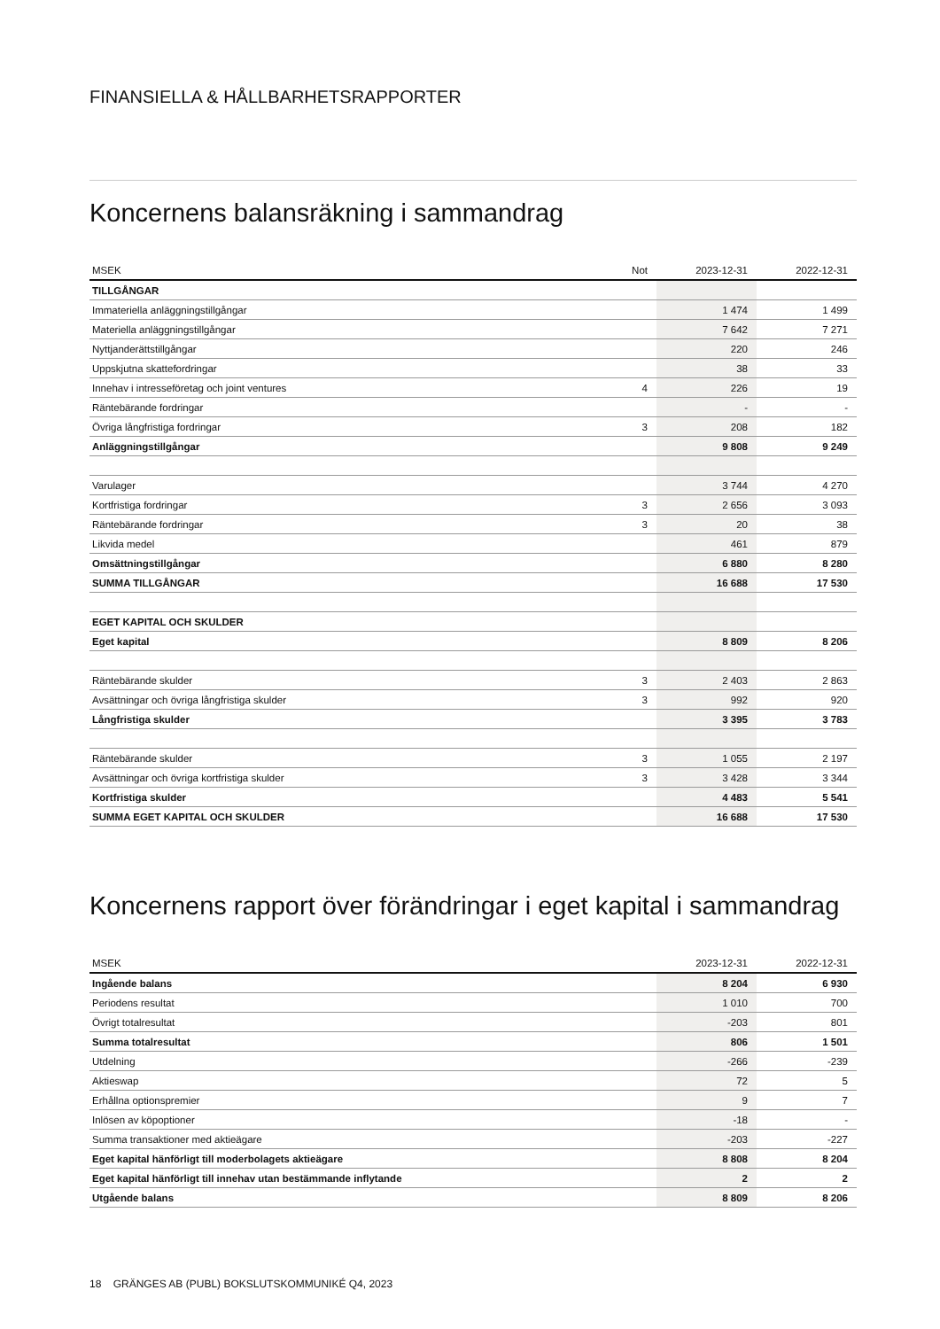FINANSIELLA & HÅLLBARHETSRAPPORTER
Koncernens balansräkning i sammandrag
| MSEK | Not | 2023-12-31 | 2022-12-31 |
| --- | --- | --- | --- |
| TILLGÅNGAR | | | |
| Immateriella anläggningstillgångar | | 1 474 | 1 499 |
| Materiella anläggningstillgångar | | 7 642 | 7 271 |
| Nyttjanderättstillgångar | | 220 | 246 |
| Uppskjutna skattefordringar | | 38 | 33 |
| Innehav i intresseföretag och joint ventures | 4 | 226 | 19 |
| Räntebärande fordringar | | - | - |
| Övriga långfristiga fordringar | 3 | 208 | 182 |
| Anläggningstillgångar | | 9 808 | 9 249 |
| Varulager | | 3 744 | 4 270 |
| Kortfristiga fordringar | 3 | 2 656 | 3 093 |
| Räntebärande fordringar | 3 | 20 | 38 |
| Likvida medel | | 461 | 879 |
| Omsättningstillgångar | | 6 880 | 8 280 |
| SUMMA TILLGÅNGAR | | 16 688 | 17 530 |
| EGET KAPITAL OCH SKULDER | | | |
| Eget kapital | | 8 809 | 8 206 |
| Räntebärande skulder | 3 | 2 403 | 2 863 |
| Avsättningar och övriga långfristiga skulder | 3 | 992 | 920 |
| Långfristiga skulder | | 3 395 | 3 783 |
| Räntebärande skulder | 3 | 1 055 | 2 197 |
| Avsättningar och övriga kortfristiga skulder | 3 | 3 428 | 3 344 |
| Kortfristiga skulder | | 4 483 | 5 541 |
| SUMMA EGET KAPITAL OCH SKULDER | | 16 688 | 17 530 |
Koncernens rapport över förändringar i eget kapital i sammandrag
| MSEK | 2023-12-31 | 2022-12-31 |
| --- | --- | --- |
| Ingående balans | 8 204 | 6 930 |
| Periodens resultat | 1 010 | 700 |
| Övrigt totalresultat | -203 | 801 |
| Summa totalresultat | 806 | 1 501 |
| Utdelning | -266 | -239 |
| Aktieswap | 72 | 5 |
| Erhållna optionspremier | 9 | 7 |
| Inlösen av köpoptioner | -18 | - |
| Summa transaktioner med aktieägare | -203 | -227 |
| Eget kapital hänförligt till moderbolagets aktieägare | 8 808 | 8 204 |
| Eget kapital hänförligt till innehav utan bestämmande inflytande | 2 | 2 |
| Utgående balans | 8 809 | 8 206 |
18 GRÄNGES AB (PUBL) BOKSLUTSKOMMUNIKÉ Q4, 2023